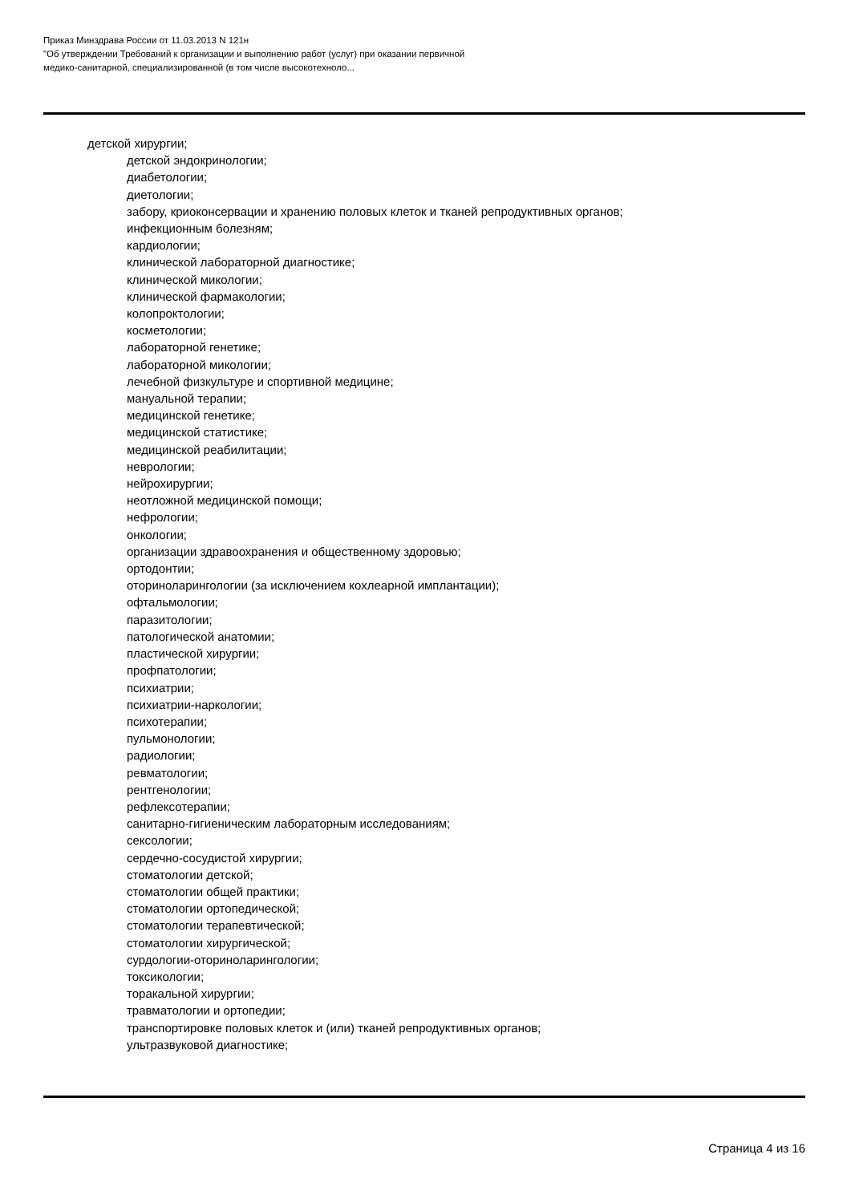Приказ Минздрава России от 11.03.2013 N 121н
"Об утверждении Требований к организации и выполнению работ (услуг) при оказании первичной медико-санитарной, специализированной (в том числе высокотехноло...
детской хирургии;
детской эндокринологии;
диабетологии;
диетологии;
забору, криоконсервации и хранению половых клеток и тканей репродуктивных органов;
инфекционным болезням;
кардиологии;
клинической лабораторной диагностике;
клинической микологии;
клинической фармакологии;
колопроктологии;
косметологии;
лабораторной генетике;
лабораторной микологии;
лечебной физкультуре и спортивной медицине;
мануальной терапии;
медицинской генетике;
медицинской статистике;
медицинской реабилитации;
неврологии;
нейрохирургии;
неотложной медицинской помощи;
нефрологии;
онкологии;
организации здравоохранения и общественному здоровью;
ортодонтии;
оториноларингологии (за исключением кохлеарной имплантации);
офтальмологии;
паразитологии;
патологической анатомии;
пластической хирургии;
профпатологии;
психиатрии;
психиатрии-наркологии;
психотерапии;
пульмонологии;
радиологии;
ревматологии;
рентгенологии;
рефлексотерапии;
санитарно-гигиеническим лабораторным исследованиям;
сексологии;
сердечно-сосудистой хирургии;
стоматологии детской;
стоматологии общей практики;
стоматологии ортопедической;
стоматологии терапевтической;
стоматологии хирургической;
сурдологии-оториноларингологии;
токсикологии;
торакальной хирургии;
травматологии и ортопедии;
транспортировке половых клеток и (или) тканей репродуктивных органов;
ультразвуковой диагностике;
Страница 4 из 16